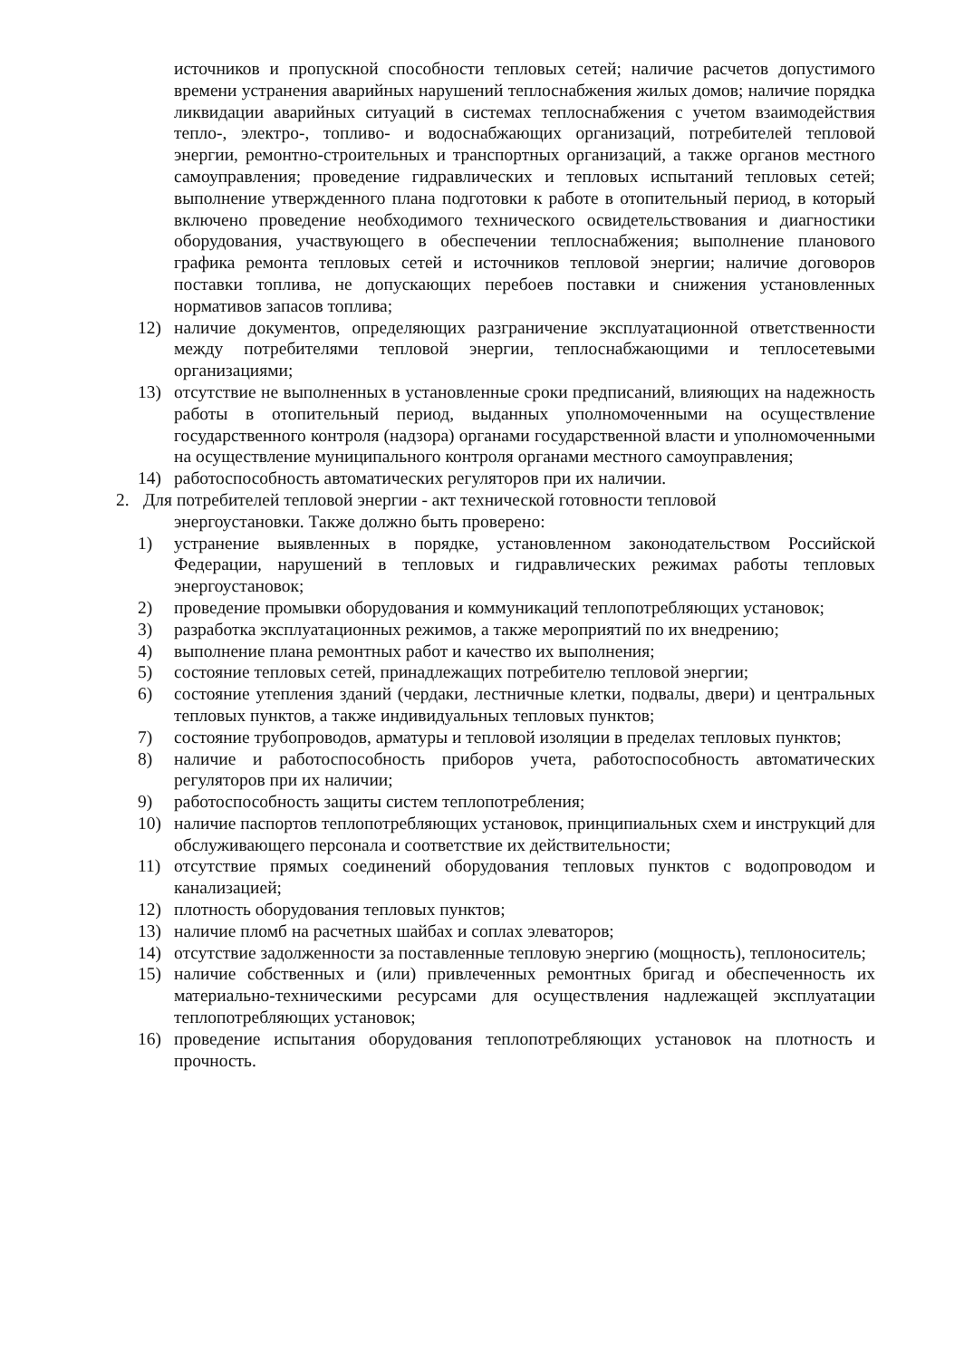источников и пропускной способности тепловых сетей; наличие расчетов допустимого времени устранения аварийных нарушений теплоснабжения жилых домов; наличие порядка ликвидации аварийных ситуаций в системах теплоснабжения с учетом взаимодействия тепло-, электро-, топливо- и водоснабжающих организаций, потребителей тепловой энергии, ремонтно-строительных и транспортных организаций, а также органов местного самоуправления; проведение гидравлических и тепловых испытаний тепловых сетей; выполнение утвержденного плана подготовки к работе в отопительный период, в который включено проведение необходимого технического освидетельствования и диагностики оборудования, участвующего в обеспечении теплоснабжения; выполнение планового графика ремонта тепловых сетей и источников тепловой энергии; наличие договоров поставки топлива, не допускающих перебоев поставки и снижения установленных нормативов запасов топлива;
12) наличие документов, определяющих разграничение эксплуатационной ответственности между потребителями тепловой энергии, теплоснабжающими и теплосетевыми организациями;
13) отсутствие не выполненных в установленные сроки предписаний, влияющих на надежность работы в отопительный период, выданных уполномоченными на осуществление государственного контроля (надзора) органами государственной власти и уполномоченными на осуществление муниципального контроля органами местного самоуправления;
14) работоспособность автоматических регуляторов при их наличии.
2. Для потребителей тепловой энергии - акт технической готовности тепловой
энергоустановки. Также должно быть проверено:
1) устранение выявленных в порядке, установленном законодательством Российской Федерации, нарушений в тепловых и гидравлических режимах работы тепловых энергоустановок;
2) проведение промывки оборудования и коммуникаций теплопотребляющих установок;
3) разработка эксплуатационных режимов, а также мероприятий по их внедрению;
4) выполнение плана ремонтных работ и качество их выполнения;
5) состояние тепловых сетей, принадлежащих потребителю тепловой энергии;
6) состояние утепления зданий (чердаки, лестничные клетки, подвалы, двери) и центральных тепловых пунктов, а также индивидуальных тепловых пунктов;
7) состояние трубопроводов, арматуры и тепловой изоляции в пределах тепловых пунктов;
8) наличие и работоспособность приборов учета, работоспособность автоматических регуляторов при их наличии;
9) работоспособность защиты систем теплопотребления;
10) наличие паспортов теплопотребляющих установок, принципиальных схем и инструкций для обслуживающего персонала и соответствие их действительности;
11) отсутствие прямых соединений оборудования тепловых пунктов с водопроводом и канализацией;
12) плотность оборудования тепловых пунктов;
13) наличие пломб на расчетных шайбах и соплах элеваторов;
14) отсутствие задолженности за поставленные тепловую энергию (мощность), теплоноситель;
15) наличие собственных и (или) привлеченных ремонтных бригад и обеспеченность их материально-техническими ресурсами для осуществления надлежащей эксплуатации теплопотребляющих установок;
16) проведение испытания оборудования теплопотребляющих установок на плотность и прочность.